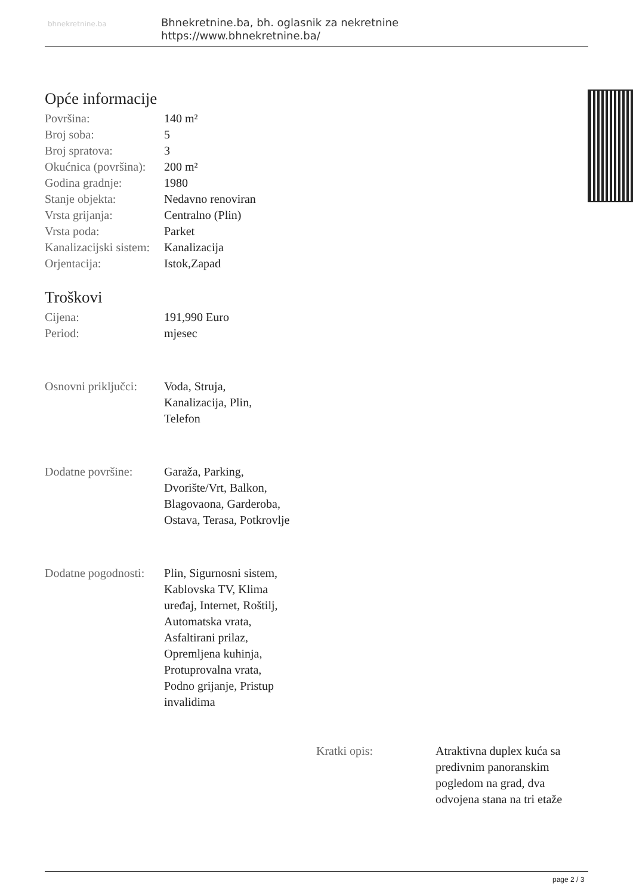bhnekretnine.ba
Bhnekretnine.ba, bh. oglasnik za nekretnine
https://www.bhnekretnine.ba/
Opće informacije
| Površina: | 140 m² |
| Broj soba: | 5 |
| Broj spratova: | 3 |
| Okućnica (površina): | 200 m² |
| Godina gradnje: | 1980 |
| Stanje objekta: | Nedavno renoviran |
| Vrsta grijanja: | Centralno (Plin) |
| Vrsta poda: | Parket |
| Kanalizacijski sistem: | Kanalizacija |
| Orjentacija: | Istok,Zapad |
Troškovi
| Cijena: | 191,990 Euro |
| Period: | mjesec |
| Osnovni priključci: | Voda, Struja, Kanalizacija, Plin, Telefon |
| Dodatne površine: | Garaža, Parking, Dvorište/Vrt, Balkon, Blagovaona, Garderoba, Ostava, Terasa, Potkrovlje |
| Dodatne pogodnosti: | Plin, Sigurnosni sistem, Kablovska TV, Klima uređaj, Internet, Roštilj, Automatska vrata, Asfaltirani prilaz, Opremljena kuhinja, Protuprovalna vrata, Podno grijanje, Pristup invalidima |
| Kratki opis: | Atraktivna duplex kuća sa predivnim panoranskim pogledom na grad, dva odvojena stana na tri etaže |
page 2 / 3